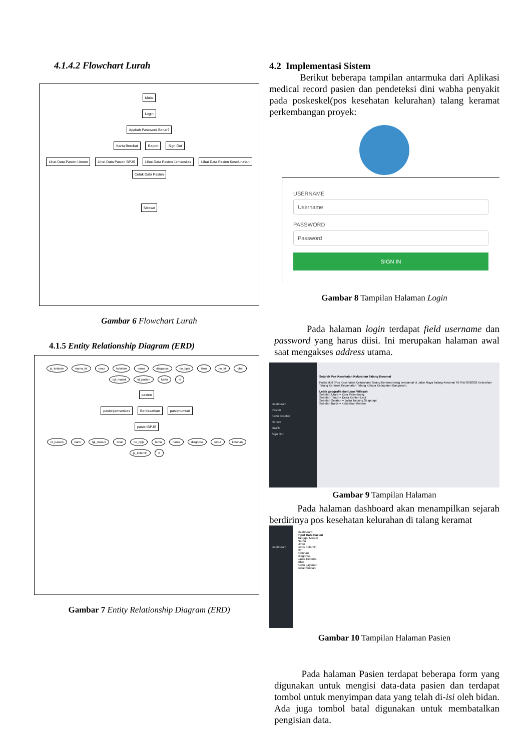4.1.4.2 Flowchart Lurah
Mulai
Login
Apakah Password Benar?
Kartu Berobat Report Sign Out
Lihat Data Pasien Umum Lihat Data Pasien BPJS Lihat Data Pasien Jamsoskes Lihat Data Pasien Keseluruhan Cetak Data Pasien
Selesai
Gambar 6 Flowchart Lurah
4.1.5 Entity Relationship Diagram (ERD)
js_kelamin nama_kk umur keluhan nama diagnosa no_bpjs lama no_kk obat tgl_masuk id_pasien kartu rt
pasien
pasienjamsoskes Berdasarkan pasienumum
pasienBPJS
id_pasien kartu tgl_masuk obat no_bpjs lama nama diagnosa umur keluhan js_kelamin rt
Gambar 7 Entity Relationship Diagram (ERD)
4.2 Implementasi Sistem
Berikut beberapa tampilan antarmuka dari Aplikasi medical record pasien dan pendeteksi dini wabha penyakit pada poskeskel(pos kesehatan kelurahan) talang keramat perkembangan proyek:
USERNAME
Username
PASSWORD
Password
SIGN IN
Gambar 8 Tampilan Halaman Login
Pada halaman login terdapat field username dan password yang harus diisi. Ini merupakan halaman awal saat mengakses address utama.
Dashboard
Pasien
Kartu Berobat
Report
Grafik
Sign Out
Sejarah Pos Kesehatan Kelurahan Talang Keramat
Poskeskel (Pos Kesehatan Kelurahan) Talang Keramat yang beralamat di Jalan Raya Talang Keramat RT/RW 008/003 Kelurahan Talang Keramat Kecamatan Talang Kelapa Kabupaten Banyuasin.
Letak geografis dan Luas Wilayah
Sebelah Utara = Kota Palembang
Sebelah Timur = Desa Kenten Laut
Sebelah Selatan = Jalan Tanjung Si api-api
Sebelah Barat = Kelurahan Kenten
Gambar 9 Tampilan Halaman
Pada halaman dashboard akan menampilkan sejarah berdirinya pos kesehatan kelurahan di talang keramat
Dashboard
Dashboard
Input Data Pasien
Tanggal Masuk
Nama
Umur
Jenis Kelamin
RT
Keluhan
Diagnosa
Lama Diderita
Obat
Kartu Layanan
Batal Simpan
Gambar 10 Tampilan Halaman Pasien
Pada halaman Pasien terdapat beberapa form yang digunakan untuk mengisi data-data pasien dan terdapat tombol untuk menyimpan data yang telah di-isi oleh bidan. Ada juga tombol batal digunakan untuk membatalkan pengisian data.